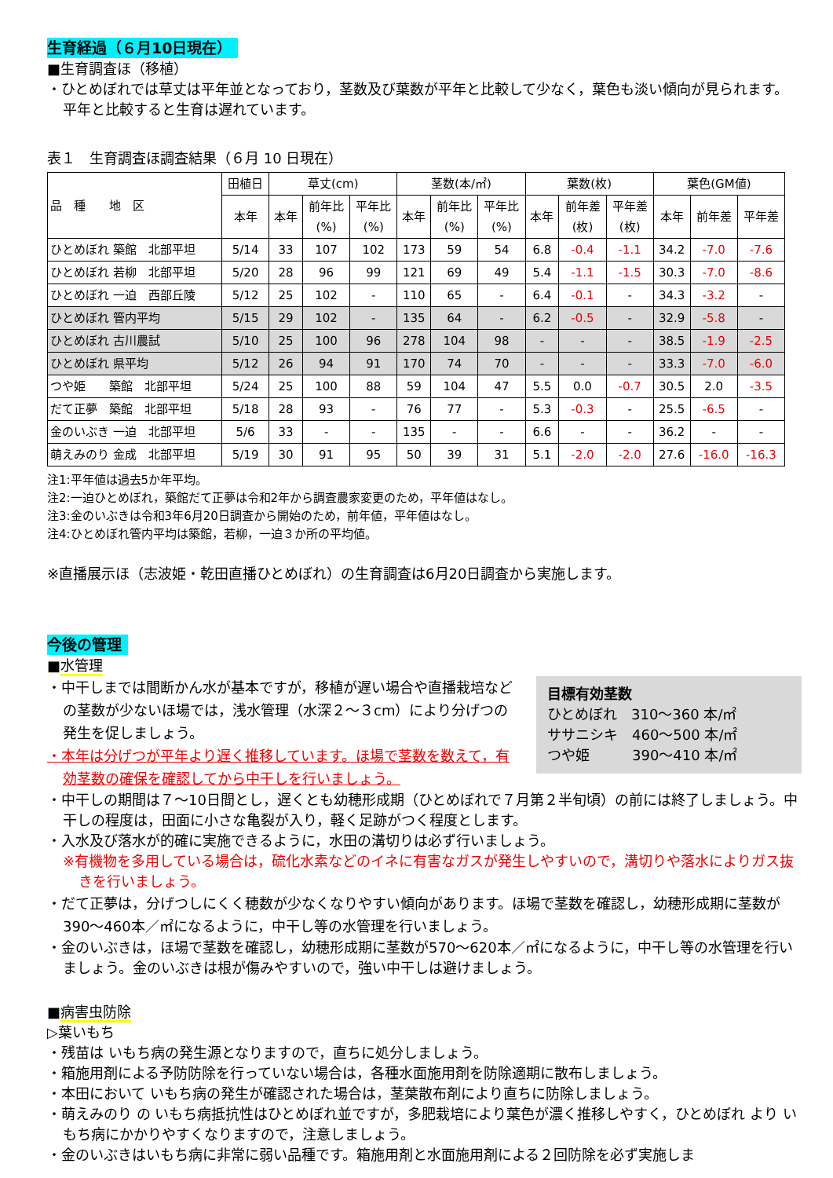生育経過（６月10日現在）
■生育調査ほ（移植）
・ひとめぼれでは草丈は平年並となっており，茎数及び葉数が平年と比較して少なく，葉色も淡い傾向が見られます。平年と比較すると生育は遅れています。
表１　生育調査ほ調査結果（６月 10 日現在）
| 品 種 地 区 | 田植日 | 草丈(cm) | | | 茎数(本/㎡) | | | 葉数(枚) | | | 葉色(GM値) | | |
| --- | --- | --- | --- | --- | --- | --- | --- | --- | --- | --- | --- | --- | --- |
| | 本年 | 本年 | 前年比 (%) | 平年比 (%) | 本年 | 前年比 (%) | 平年比 (%) | 本年 | 前年差 (枚) | 平年差 (枚) | 本年 | 前年差 | 平年差 |
| ひとめぼれ 築館 北部平坦 | 5/14 | 33 | 107 | 102 | 173 | 59 | 54 | 6.8 | -0.4 | -1.1 | 34.2 | -7.0 | -7.6 |
| ひとめぼれ 若柳 北部平坦 | 5/20 | 28 | 96 | 99 | 121 | 69 | 49 | 5.4 | -1.1 | -1.5 | 30.3 | -7.0 | -8.6 |
| ひとめぼれ 一迫 西部丘陵 | 5/12 | 25 | 102 | - | 110 | 65 | - | 6.4 | -0.1 | - | 34.3 | -3.2 | - |
| ひとめぼれ 管内平均 | 5/15 | 29 | 102 | - | 135 | 64 | - | 6.2 | -0.5 | - | 32.9 | -5.8 | - |
| ひとめぼれ 古川農試 | 5/10 | 25 | 100 | 96 | 278 | 104 | 98 | - | - | - | 38.5 | -1.9 | -2.5 |
| ひとめぼれ 県平均 | 5/12 | 26 | 94 | 91 | 170 | 74 | 70 | - | - | - | 33.3 | -7.0 | -6.0 |
| つや姫 築館 北部平坦 | 5/24 | 25 | 100 | 88 | 59 | 104 | 47 | 5.5 | 0.0 | -0.7 | 30.5 | 2.0 | -3.5 |
| だて正夢 築館 北部平坦 | 5/18 | 28 | 93 | - | 76 | 77 | - | 5.3 | -0.3 | - | 25.5 | -6.5 | - |
| 金のいぶき 一迫 北部平坦 | 5/6 | 33 | - | - | 135 | - | - | 6.6 | - | - | 36.2 | - | - |
| 萌えみのり 金成 北部平坦 | 5/19 | 30 | 91 | 95 | 50 | 39 | 31 | 5.1 | -2.0 | -2.0 | 27.6 | -16.0 | -16.3 |
注1:平年値は過去5か年平均。
注2:一迫ひとめぼれ，築館だて正夢は令和2年から調査農家変更のため，平年値はなし。
注3:金のいぶきは令和3年6月20日調査から開始のため，前年値，平年値はなし。
注4:ひとめぼれ管内平均は築館，若柳，一迫３か所の平均値。
※直播展示ほ（志波姫・乾田直播ひとめぼれ）の生育調査は6月20日調査から実施します。
今後の管理
■水管理
目標有効茎数
ひとめぼれ　310～360 本/㎡
ササニシキ　460～500 本/㎡
つや姫　　　390～410 本/㎡
・中干しまでは間断かん水が基本ですが，移植が遅い場合や直播栽培などの茎数が少ないほ場では，浅水管理（水深２～３cm）により分げつの発生を促しましょう。
・本年は分げつが平年より遅く推移しています。ほ場で茎数を数えて，有効茎数の確保を確認してから中干しを行いましょう。
・中干しの期間は７～10日間とし，遅くとも幼穂形成期（ひとめぼれで７月第２半旬頃）の前には終了しましょう。中干しの程度は，田面に小さな亀裂が入り，軽く足跡がつく程度とします。
・入水及び落水が的確に実施できるように，水田の溝切りは必ず行いましょう。
※有機物を多用している場合は，硫化水素などのイネに有害なガスが発生しやすいので，溝切りや落水によりガス抜きを行いましょう。
・だて正夢は，分げつしにくく穂数が少なくなりやすい傾向があります。ほ場で茎数を確認し，幼穂形成期に茎数が390～460本／㎡になるように，中干し等の水管理を行いましょう。
・金のいぶきは，ほ場で茎数を確認し，幼穂形成期に茎数が570～620本／㎡になるように，中干し等の水管理を行いましょう。金のいぶきは根が傷みやすいので，強い中干しは避けましょう。
■病害虫防除
▷葉いもち
・残苗は いもち病の発生源となりますので，直ちに処分しましょう。
・箱施用剤による予防防除を行っていない場合は，各種水面施用剤を防除適期に散布しましょう。
・本田において いもち病の発生が確認された場合は，茎葉散布剤により直ちに防除しましょう。
・萌えみのり の いもち病抵抗性はひとめぼれ並ですが，多肥栽培により葉色が濃く推移しやすく，ひとめぼれ より いもち病にかかりやすくなりますので，注意しましょう。
・金のいぶきはいもち病に非常に弱い品種です。箱施用剤と水面施用剤による２回防除を必ず実施しま